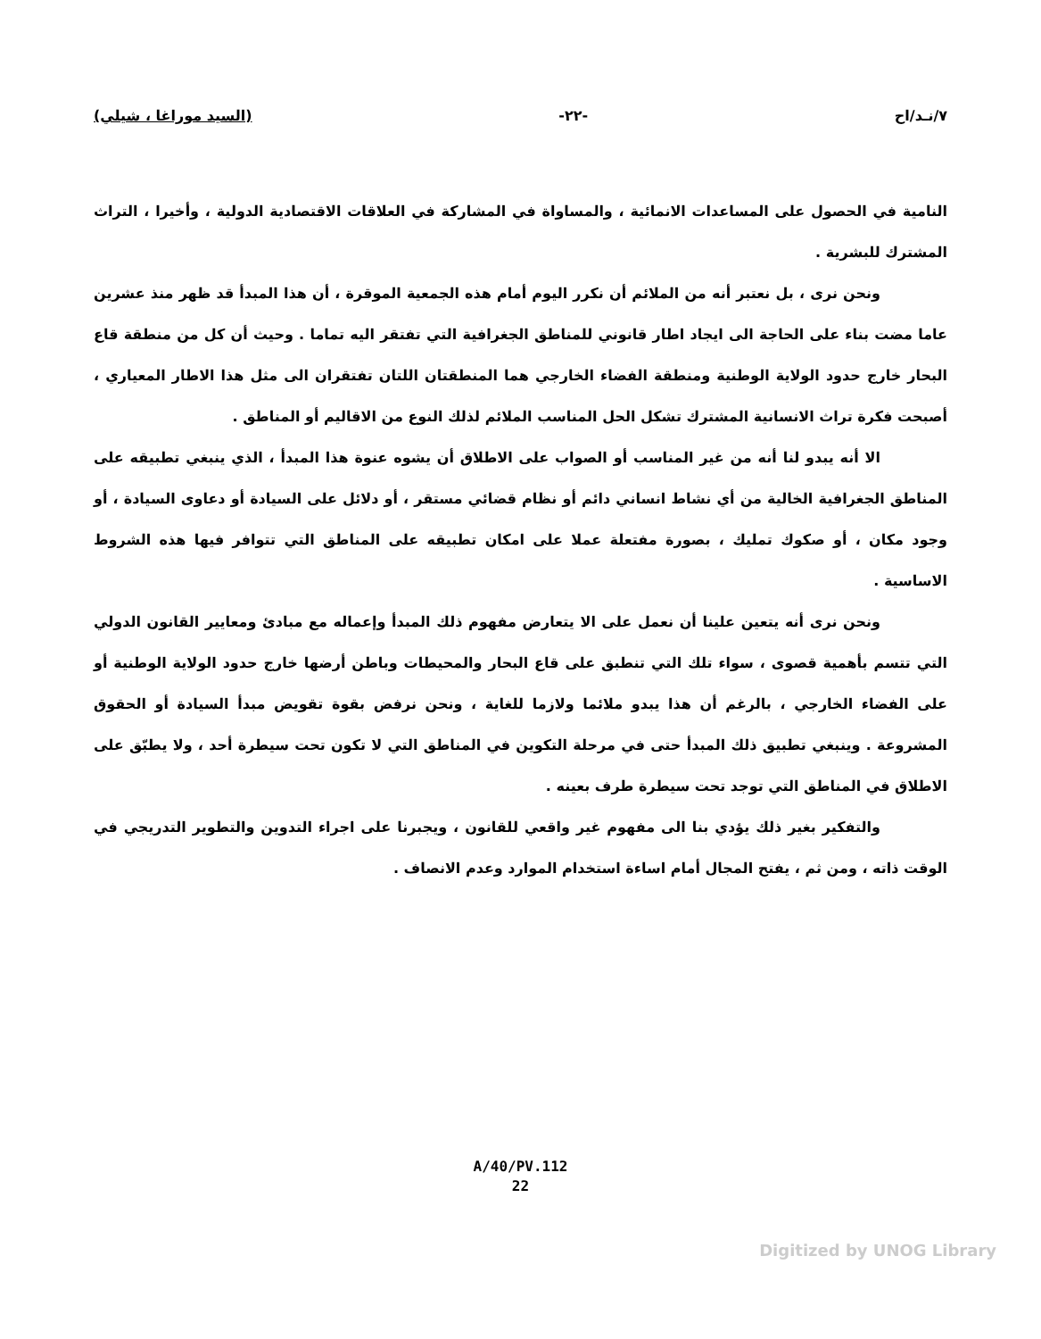٧/نـد/اح -٢٢- (السيد موراغا ، شيلي)
النامية في الحصول على المساعدات الانمائية ، والمساواة في المشاركة في العلاقات الاقتصادية الدولية ، وأخيرا ، التراث المشترك للبشرية .
ونحن نرى ، بل نعتبر أنه من الملائم أن نكرر اليوم أمام هذه الجمعية الموقرة ، أن هذا المبدأ قد ظهر منذ عشرين عاما مضت بناء على الحاجة الى ايجاد اطار قانوني للمناطق الجغرافية التي تفتقر اليه تماما . وحيث أن كل من منطقة قاع البحار خارج حدود الولاية الوطنية ومنطقة الفضاء الخارجي هما المنطقتان اللتان تفتقران الى مثل هذا الاطار المعياري ، أصبحت فكرة تراث الانسانية المشترك تشكل الحل المناسب الملائم لذلك النوع من الاقاليم أو المناطق .
الا أنه يبدو لنا أنه من غير المناسب أو الصواب على الاطلاق أن يشوه عنوة هذا المبدأ ، الذي ينبغي تطبيقه على المناطق الجغرافية الخالية من أي نشاط انساني دائم أو نظام قضائي مستقر ، أو دلائل على السيادة أو دعاوى السيادة ، أو وجود مكان ، أو صكوك تمليك ، بصورة مفتعلة عملا على امكان تطبيقه على المناطق التي تتوافر فيها هذه الشروط الاساسية .
ونحن نرى أنه يتعين علينا أن نعمل على الا يتعارض مفهوم ذلك المبدأ وإعماله مع مبادئ ومعايير القانون الدولي التي تتسم بأهمية قصوى ، سواء تلك التي تنطبق على قاع البحار والمحيطات وباطن أرضها خارج حدود الولاية الوطنية أو على الفضاء الخارجي ، بالرغم أن هذا يبدو ملائما ولازما للغاية ، ونحن نرفض بقوة تقويض مبدأ السيادة أو الحقوق المشروعة . وينبغي تطبيق ذلك المبدأ حتى في مرحلة التكوين في المناطق التي لا تكون تحت سيطرة أحد ، ولا يطبّق على الاطلاق في المناطق التي توجد تحت سيطرة طرف بعينه .
والتفكير بغير ذلك يؤدي بنا الى مفهوم غير واقعي للقانون ، ويجبرنا على اجراء التدوين والتطوير التدريجي في الوقت ذاته ، ومن ثم ، يفتح المجال أمام اساءة استخدام الموارد وعدم الانصاف .
A/40/PV.112
22
Digitized by UNOG Library